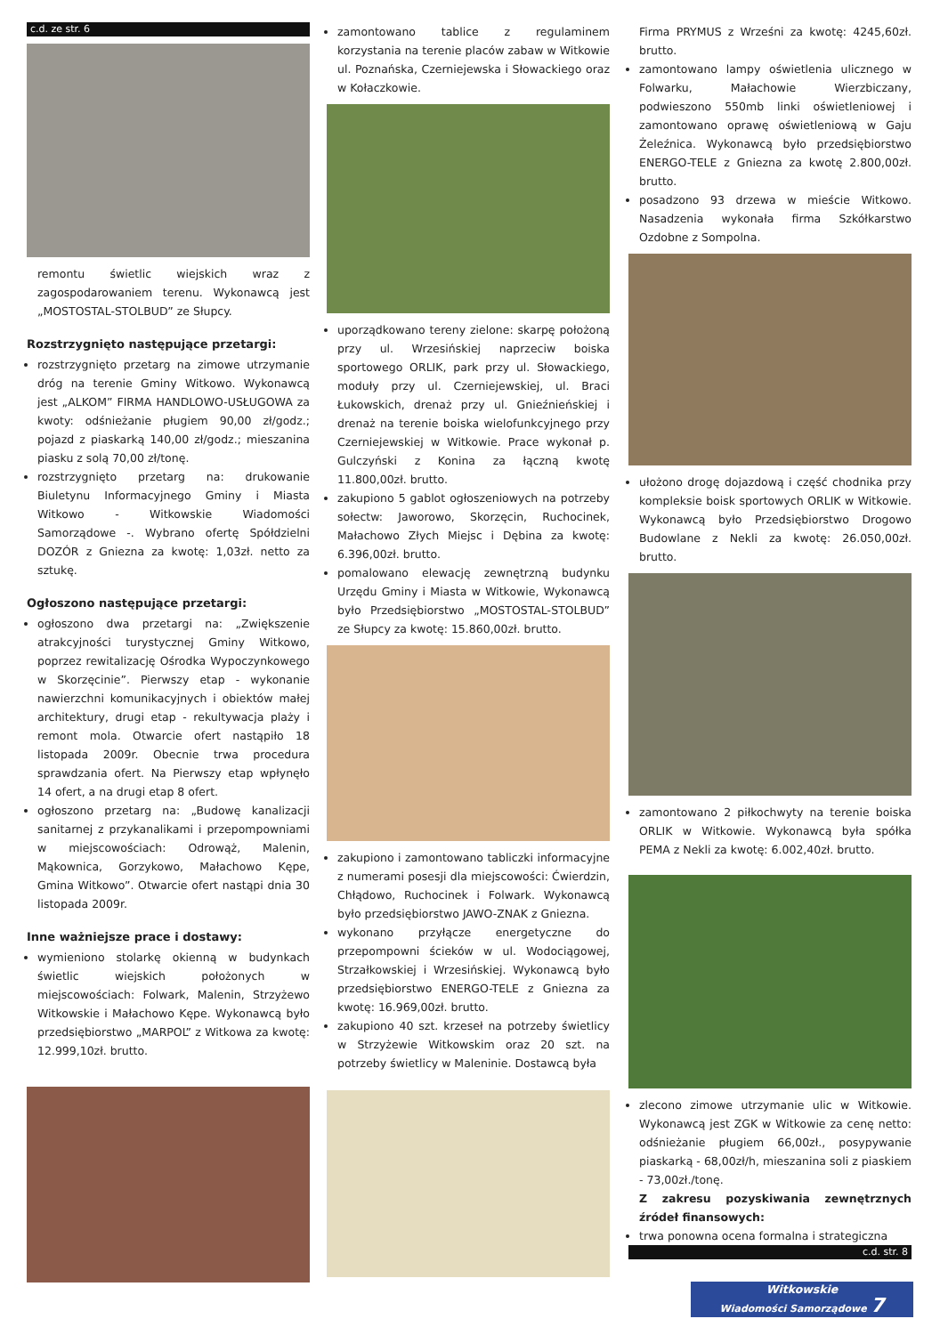c.d. ze str. 6
remontu świetlic wiejskich wraz z zagospodarowaniem terenu. Wykonawcą jest „MOSTOSTAL-STOLBUD” ze Słupcy.
Rozstrzygnięto następujące przetargi:
rozstrzygnięto przetarg na zimowe utrzymanie dróg na terenie Gminy Witkowo. Wykonawcą jest „ALKOM” FIRMA HANDLOWO-USŁUGOWA za kwoty: odśnieżanie pługiem 90,00 zł/godz.; pojazd z piaskarką 140,00 zł/godz.; mieszanina piasku z solą 70,00 zł/tonę.
rozstrzygnięto przetarg na: drukowanie Biuletynu Informacyjnego Gminy i Miasta Witkowo - Witkowskie Wiadomości Samorządowe -. Wybrano ofertę Spółdzielni DOZÓR z Gniezna za kwotę: 1,03zł. netto za sztukę.
Ogłoszono następujące przetargi:
ogłoszono dwa przetargi na: „Zwiększenie atrakcyjności turystycznej Gminy Witkowo, poprzez rewitalizację Ośrodka Wypoczynkowego w Skorzęcinie”. Pierwszy etap - wykonanie nawierzchni komunikacyjnych i obiektów małej architektury, drugi etap - rekultywacja plaży i remont mola. Otwarcie ofert nastąpiło 18 listopada 2009r. Obecnie trwa procedura sprawdzania ofert. Na Pierwszy etap wpłynęło 14 ofert, a na drugi etap 8 ofert.
ogłoszono przetarg na: „Budowę kanalizacji sanitarnej z przykanalikami i przepompowniami w miejscowościach: Odrowąż, Malenin, Mąkownica, Gorzykowo, Małachowo Kępe, Gmina Witkowo”. Otwarcie ofert nastąpi dnia 30 listopada 2009r.
Inne ważniejsze prace i dostawy:
wymieniono stolarkę okienną w budynkach świetlic wiejskich położonych w miejscowościach: Folwark, Malenin, Strzyżewo Witkowskie i Małachowo Kępe. Wykonawcą było przedsiębiorstwo „MARPOL” z Witkowa za kwotę: 12.999,10zł. brutto.
zamontowano tablice z regulaminem korzystania na terenie placów zabaw w Witkowie ul. Poznańska, Czerniejewska i Słowackiego oraz w Kołaczkowie.
uporządkowano tereny zielone: skarpę położoną przy ul. Wrzesińskiej naprzeciw boiska sportowego ORLIK, park przy ul. Słowackiego, moduły przy ul. Czerniejewskiej, ul. Braci Łukowskich, drenaż przy ul. Gnieźnieńskiej i drenaż na terenie boiska wielofunkcyjnego przy Czerniejewskiej w Witkowie. Prace wykonał p. Gulczyński z Konina za łączną kwotę 11.800,00zł. brutto.
zakupiono 5 gablot ogłoszeniowych na potrzeby sołectw: Jaworowo, Skorzęcin, Ruchocinek, Małachowo Złych Miejsc i Dębina za kwotę: 6.396,00zł. brutto.
pomalowano elewację zewnętrzną budynku Urzędu Gminy i Miasta w Witkowie, Wykonawcą było Przedsiębiorstwo „MOSTOSTAL-STOLBUD” ze Słupcy za kwotę: 15.860,00zł. brutto.
zakupiono i zamontowano tabliczki informacyjne z numerami posesji dla miejscowości: Ćwierdzin, Chłądowo, Ruchocinek i Folwark. Wykonawcą było przedsiębiorstwo JAWO-ZNAK z Gniezna.
wykonano przyłącze energetyczne do przepompowni ścieków w ul. Wodociągowej, Strzałkowskiej i Wrzesińskiej. Wykonawcą było przedsiębiorstwo ENERGO-TELE z Gniezna za kwotę: 16.969,00zł. brutto.
zakupiono 40 szt. krzeseł na potrzeby świetlicy w Strzyżewie Witkowskim oraz 20 szt. na potrzeby świetlicy w Maleninie. Dostawcą była
Firma PRYMUS z Wrześni za kwotę: 4245,60zł. brutto.
zamontowano lampy oświetlenia ulicznego w Folwarku, Małachowie Wierzbiczany, podwieszono 550mb linki oświetleniowej i zamontowano oprawę oświetleniową w Gaju Żeleźnica. Wykonawcą było przedsiębiorstwo ENERGO-TELE z Gniezna za kwotę 2.800,00zł. brutto.
posadzono 93 drzewa w mieście Witkowo. Nasadzenia wykonała firma Szkółkarstwo Ozdobne z Sompolna.
ułożono drogę dojazdową i część chodnika przy kompleksie boisk sportowych ORLIK w Witkowie. Wykonawcą było Przedsiębiorstwo Drogowo Budowlane z Nekli za kwotę: 26.050,00zł. brutto.
zamontowano 2 piłkochwyty na terenie boiska ORLIK w Witkowie. Wykonawcą była spółka PEMA z Nekli za kwotę: 6.002,40zł. brutto.
zlecono zimowe utrzymanie ulic w Witkowie. Wykonawcą jest ZGK w Witkowie za cenę netto: odśnieżanie pługiem 66,00zł., posypywanie piaskarką - 68,00zł/h, mieszanina soli z piaskiem - 73,00zł./tonę.
Z zakresu pozyskiwania zewnętrznych źródeł finansowych:
trwa ponowna ocena formalna i strategiczna
c.d. str. 8
Witkowskie
Wiadomości Samorządowe 7